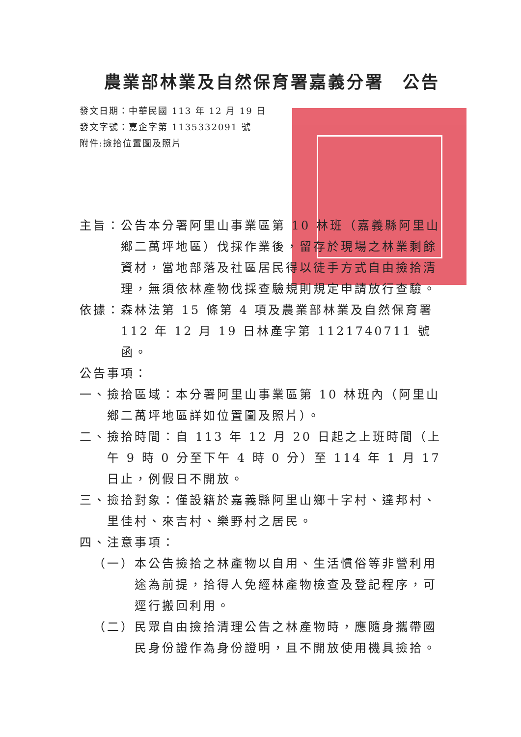農業部林業及自然保育署嘉義分署　公告
發文日期：中華民國 113 年 12 月 19 日
發文字號：嘉企字第 1135332091 號
附件:撿拾位置圖及照片
主旨： 公告本分署阿里山事業區第 10 林班（嘉義縣阿里山鄉二萬坪地區）伐採作業後，留存於現場之林業剩餘資材，當地部落及社區居民得以徒手方式自由撿拾清理，無須依林產物伐採查驗規則規定申請放行查驗。
依據： 森林法第 15 條第 4 項及農業部林業及自然保育署 112 年 12 月 19 日林產字第 1121740711 號函。
公告事項：
一、 撿拾區域：本分署阿里山事業區第 10 林班內（阿里山鄉二萬坪地區詳如位置圖及照片）。
二、 撿拾時間：自 113 年 12 月 20 日起之上班時間（上午 9 時 0 分至下午 4 時 0 分）至 114 年 1 月 17 日止，例假日不開放。
三、 撿拾對象：僅設籍於嘉義縣阿里山鄉十字村、達邦村、里佳村、來吉村、樂野村之居民。
四、 注意事項：
（一） 本公告撿拾之林產物以自用、生活慣俗等非營利用途為前提，拾得人免經林產物檢查及登記程序，可逕行搬回利用。
（二） 民眾自由撿拾清理公告之林產物時，應隨身攜帶國民身份證作為身份證明，且不開放使用機具撿拾。